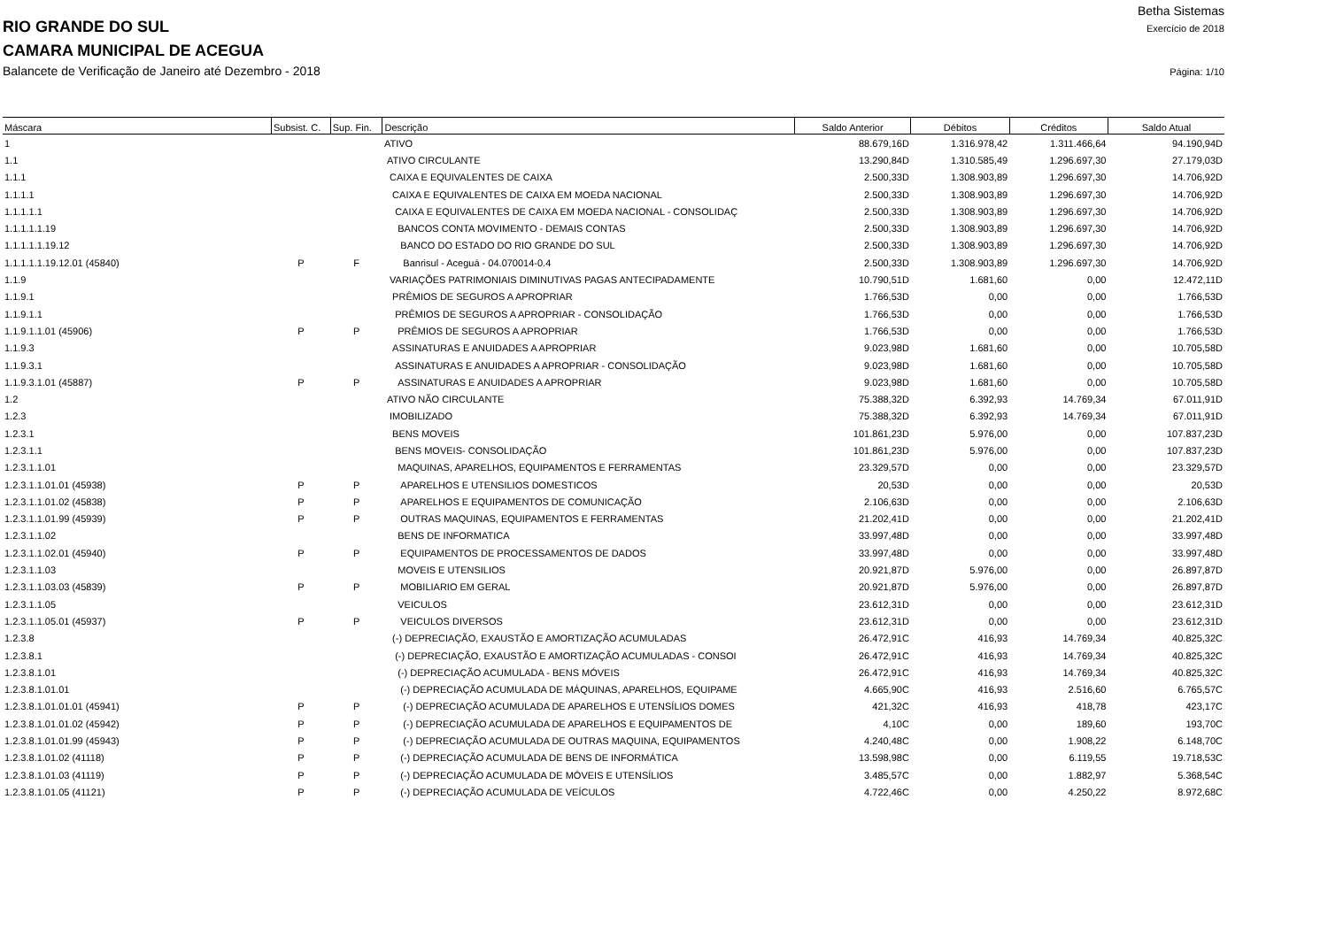Betha Sistemas
RIO GRANDE DO SUL Exercício de 2018
CAMARA MUNICIPAL DE ACEGUA
Balancete de Verificação de Janeiro até Dezembro - 2018 Página: 1/10
| Máscara | Subsist. C. | Sup. Fin. | Descrição | Saldo Anterior | Débitos | Créditos | Saldo Atual |
| --- | --- | --- | --- | --- | --- | --- | --- |
| 1 | | | ATIVO | 88.679,16D | 1.316.978,42 | 1.311.466,64 | 94.190,94D |
| 1.1 | | | ATIVO CIRCULANTE | 13.290,84D | 1.310.585,49 | 1.296.697,30 | 27.179,03D |
| 1.1.1 | | | CAIXA E EQUIVALENTES DE CAIXA | 2.500,33D | 1.308.903,89 | 1.296.697,30 | 14.706,92D |
| 1.1.1.1 | | | CAIXA E EQUIVALENTES DE CAIXA EM MOEDA NACIONAL | 2.500,33D | 1.308.903,89 | 1.296.697,30 | 14.706,92D |
| 1.1.1.1.1 | | | CAIXA E EQUIVALENTES DE CAIXA EM MOEDA NACIONAL - CONSOLIDAÇ | 2.500,33D | 1.308.903,89 | 1.296.697,30 | 14.706,92D |
| 1.1.1.1.1.19 | | | BANCOS CONTA MOVIMENTO - DEMAIS CONTAS | 2.500,33D | 1.308.903,89 | 1.296.697,30 | 14.706,92D |
| 1.1.1.1.1.19.12 | | | BANCO DO ESTADO DO RIO GRANDE DO SUL | 2.500,33D | 1.308.903,89 | 1.296.697,30 | 14.706,92D |
| 1.1.1.1.1.19.12.01 (45840) | P | F | Banrisul - Aceguá - 04.070014-0.4 | 2.500,33D | 1.308.903,89 | 1.296.697,30 | 14.706,92D |
| 1.1.9 | | | VARIAÇÕES PATRIMONIAIS DIMINUTIVAS PAGAS ANTECIPADAMENTE | 10.790,51D | 1.681,60 | 0,00 | 12.472,11D |
| 1.1.9.1 | | | PRÊMIOS DE SEGUROS A APROPRIAR | 1.766,53D | 0,00 | 0,00 | 1.766,53D |
| 1.1.9.1.1 | | | PRÊMIOS DE SEGUROS A APROPRIAR - CONSOLIDAÇÃO | 1.766,53D | 0,00 | 0,00 | 1.766,53D |
| 1.1.9.1.1.01 (45906) | P | P | PRÊMIOS DE SEGUROS A APROPRIAR | 1.766,53D | 0,00 | 0,00 | 1.766,53D |
| 1.1.9.3 | | | ASSINATURAS E ANUIDADES A APROPRIAR | 9.023,98D | 1.681,60 | 0,00 | 10.705,58D |
| 1.1.9.3.1 | | | ASSINATURAS E ANUIDADES A APROPRIAR - CONSOLIDAÇÃO | 9.023,98D | 1.681,60 | 0,00 | 10.705,58D |
| 1.1.9.3.1.01 (45887) | P | P | ASSINATURAS E ANUIDADES A APROPRIAR | 9.023,98D | 1.681,60 | 0,00 | 10.705,58D |
| 1.2 | | | ATIVO NÃO CIRCULANTE | 75.388,32D | 6.392,93 | 14.769,34 | 67.011,91D |
| 1.2.3 | | | IMOBILIZADO | 75.388,32D | 6.392,93 | 14.769,34 | 67.011,91D |
| 1.2.3.1 | | | BENS MOVEIS | 101.861,23D | 5.976,00 | 0,00 | 107.837,23D |
| 1.2.3.1.1 | | | BENS MOVEIS- CONSOLIDAÇÃO | 101.861,23D | 5.976,00 | 0,00 | 107.837,23D |
| 1.2.3.1.1.01 | | | MAQUINAS, APARELHOS, EQUIPAMENTOS E FERRAMENTAS | 23.329,57D | 0,00 | 0,00 | 23.329,57D |
| 1.2.3.1.1.01.01 (45938) | P | P | APARELHOS E UTENSILIOS DOMESTICOS | 20,53D | 0,00 | 0,00 | 20,53D |
| 1.2.3.1.1.01.02 (45838) | P | P | APARELHOS E EQUIPAMENTOS DE COMUNICAÇÃO | 2.106,63D | 0,00 | 0,00 | 2.106,63D |
| 1.2.3.1.1.01.99 (45939) | P | P | OUTRAS MAQUINAS, EQUIPAMENTOS E FERRAMENTAS | 21.202,41D | 0,00 | 0,00 | 21.202,41D |
| 1.2.3.1.1.02 | | | BENS DE INFORMATICA | 33.997,48D | 0,00 | 0,00 | 33.997,48D |
| 1.2.3.1.1.02.01 (45940) | P | P | EQUIPAMENTOS DE PROCESSAMENTOS DE DADOS | 33.997,48D | 0,00 | 0,00 | 33.997,48D |
| 1.2.3.1.1.03 | | | MOVEIS E UTENSILIOS | 20.921,87D | 5.976,00 | 0,00 | 26.897,87D |
| 1.2.3.1.1.03.03 (45839) | P | P | MOBILIARIO EM GERAL | 20.921,87D | 5.976,00 | 0,00 | 26.897,87D |
| 1.2.3.1.1.05 | | | VEICULOS | 23.612,31D | 0,00 | 0,00 | 23.612,31D |
| 1.2.3.1.1.05.01 (45937) | P | P | VEICULOS DIVERSOS | 23.612,31D | 0,00 | 0,00 | 23.612,31D |
| 1.2.3.8 | | | (-) DEPRECIAÇÃO, EXAUSTÃO E AMORTIZAÇÃO ACUMULADAS | 26.472,91C | 416,93 | 14.769,34 | 40.825,32C |
| 1.2.3.8.1 | | | (-) DEPRECIAÇÃO, EXAUSTÃO E AMORTIZAÇÃO ACUMULADAS - CONSOI | 26.472,91C | 416,93 | 14.769,34 | 40.825,32C |
| 1.2.3.8.1.01 | | | (-) DEPRECIAÇÃO ACUMULADA - BENS MÓVEIS | 26.472,91C | 416,93 | 14.769,34 | 40.825,32C |
| 1.2.3.8.1.01.01 | | | (-) DEPRECIAÇÃO ACUMULADA DE MÁQUINAS, APARELHOS, EQUIPAME | 4.665,90C | 416,93 | 2.516,60 | 6.765,57C |
| 1.2.3.8.1.01.01.01 (45941) | P | P | (-) DEPRECIAÇÃO ACUMULADA DE APARELHOS E UTENSÍLIOS DOMES | 421,32C | 416,93 | 418,78 | 423,17C |
| 1.2.3.8.1.01.01.02 (45942) | P | P | (-) DEPRECIAÇÃO ACUMULADA DE APARELHOS E EQUIPAMENTOS DE | 4,10C | 0,00 | 189,60 | 193,70C |
| 1.2.3.8.1.01.01.99 (45943) | P | P | (-) DEPRECIAÇÃO ACUMULADA DE OUTRAS MAQUINA, EQUIPAMENTOS | 4.240,48C | 0,00 | 1.908,22 | 6.148,70C |
| 1.2.3.8.1.01.02 (41118) | P | P | (-) DEPRECIAÇÃO ACUMULADA DE BENS DE INFORMÁTICA | 13.598,98C | 0,00 | 6.119,55 | 19.718,53C |
| 1.2.3.8.1.01.03 (41119) | P | P | (-) DEPRECIAÇÃO ACUMULADA DE MÓVEIS E UTENSÍLIOS | 3.485,57C | 0,00 | 1.882,97 | 5.368,54C |
| 1.2.3.8.1.01.05 (41121) | P | P | (-) DEPRECIAÇÃO ACUMULADA DE VEÍCULOS | 4.722,46C | 0,00 | 4.250,22 | 8.972,68C |